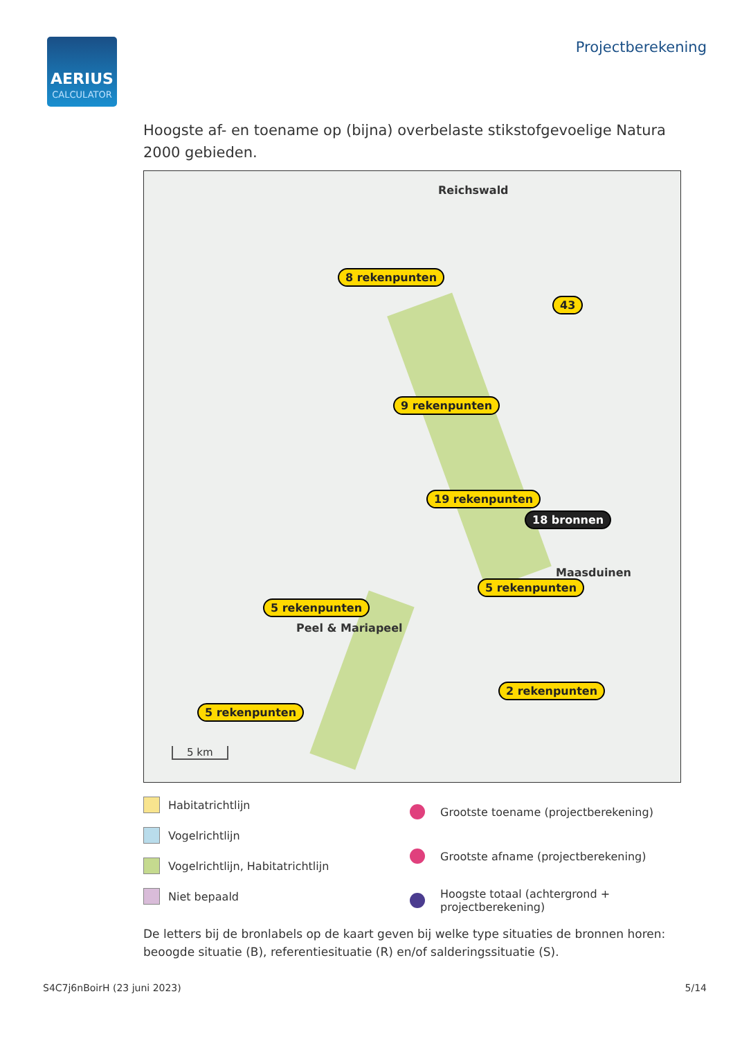AERIUS
CALCULATOR
Projectberekening
Hoogste af- en toename op (bijna) overbelaste stikstofgevoelige Natura 2000 gebieden.
8 rekenpunten
43
9 rekenpunten
19 rekenpunten
18 bronnen
5 rekenpunten
5 rekenpunten
5 rekenpunten
2 rekenpunten
Reichswald
Maasduinen
Peel & Mariapeel
5 km
Habitatrichtlijn
Vogelrichtlijn
Vogelrichtlijn, Habitatrichtlijn
Niet bepaald
Grootste toename (projectberekening)
Grootste afname (projectberekening)
Hoogste totaal (achtergrond +
projectberekening)
De letters bij de bronlabels op de kaart geven bij welke type situaties de bronnen horen: beoogde situatie (B), referentiesituatie (R) en/of salderingssituatie (S).
S4C7j6nBoirH (23 juni 2023) 5/14